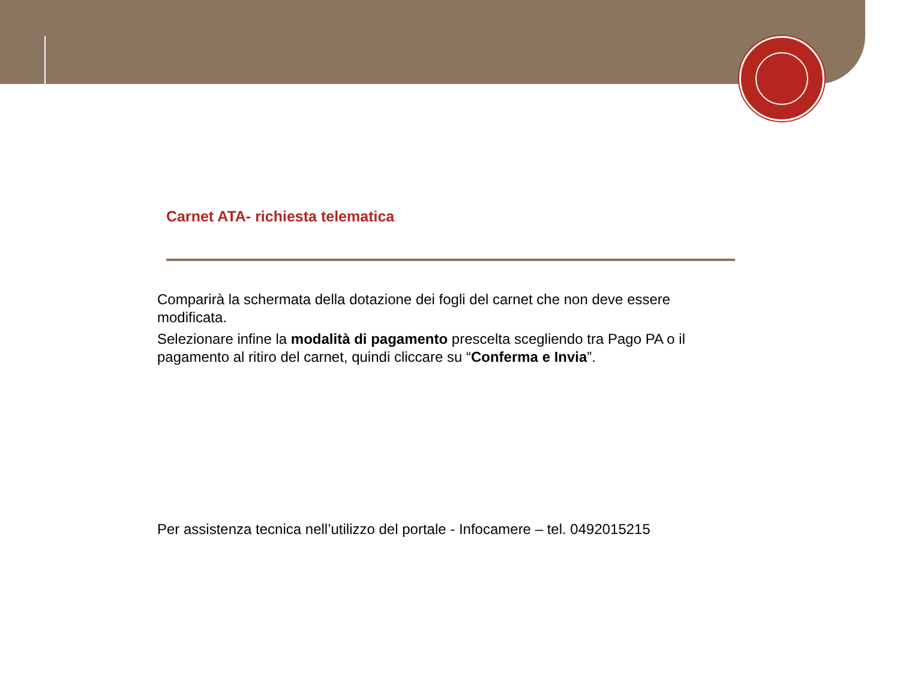Carnet ATA- richiesta telematica
Comparirà la schermata della dotazione dei fogli del carnet che non deve essere modificata.
Selezionare infine la modalità di pagamento prescelta scegliendo tra Pago PA o il pagamento al ritiro del carnet, quindi cliccare su “Conferma e Invia”.
Per assistenza tecnica nell’utilizzo del portale - Infocamere – tel. 0492015215